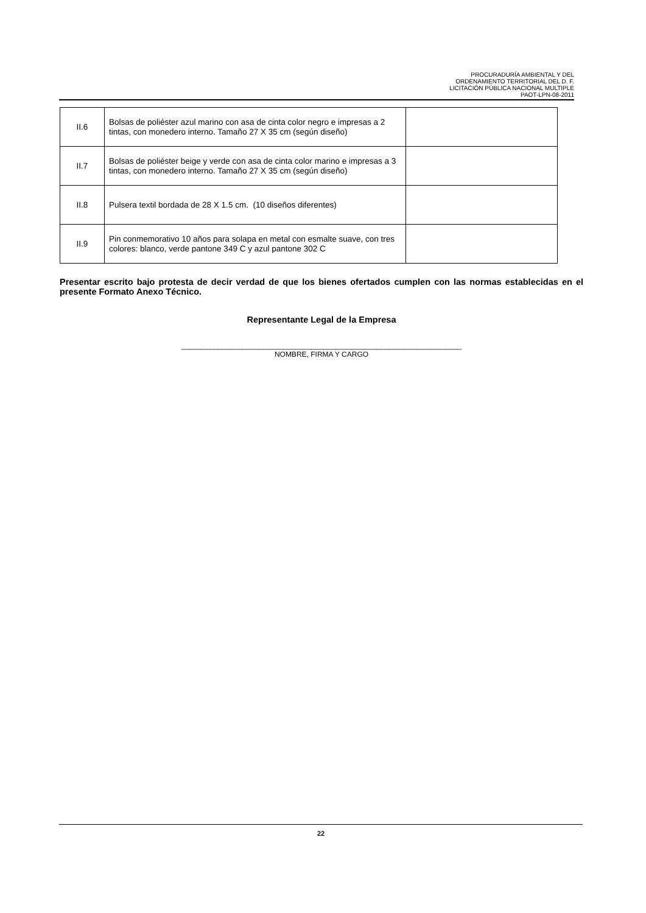PROCURADURÍA AMBIENTAL Y DEL
ORDENAMIENTO TERRITORIAL DEL D. F.
LICITACIÓN PÚBLICA NACIONAL MULTIPLE
PAOT-LPN-08-2011
| II.6 | Bolsas de poliéster azul marino con asa de cinta color negro e impresas a 2 tintas, con monedero interno. Tamaño 27 X 35 cm (según diseño) | |
| II.7 | Bolsas de poliéster beige y verde con asa de cinta color marino e impresas a 3 tintas, con monedero interno. Tamaño 27 X 35 cm (según diseño) | |
| II.8 | Pulsera textil bordada de 28 X 1.5 cm. (10 diseños diferentes) | |
| II.9 | Pin conmemorativo 10 años para solapa en metal con esmalte suave, con tres colores: blanco, verde pantone 349 C y azul pantone 302 C | |
Presentar escrito bajo protesta de decir verdad de que los bienes ofertados cumplen con las normas establecidas en el presente Formato Anexo Técnico.
Representante Legal de la Empresa
_____________________________________________________________________
NOMBRE, FIRMA Y CARGO
22